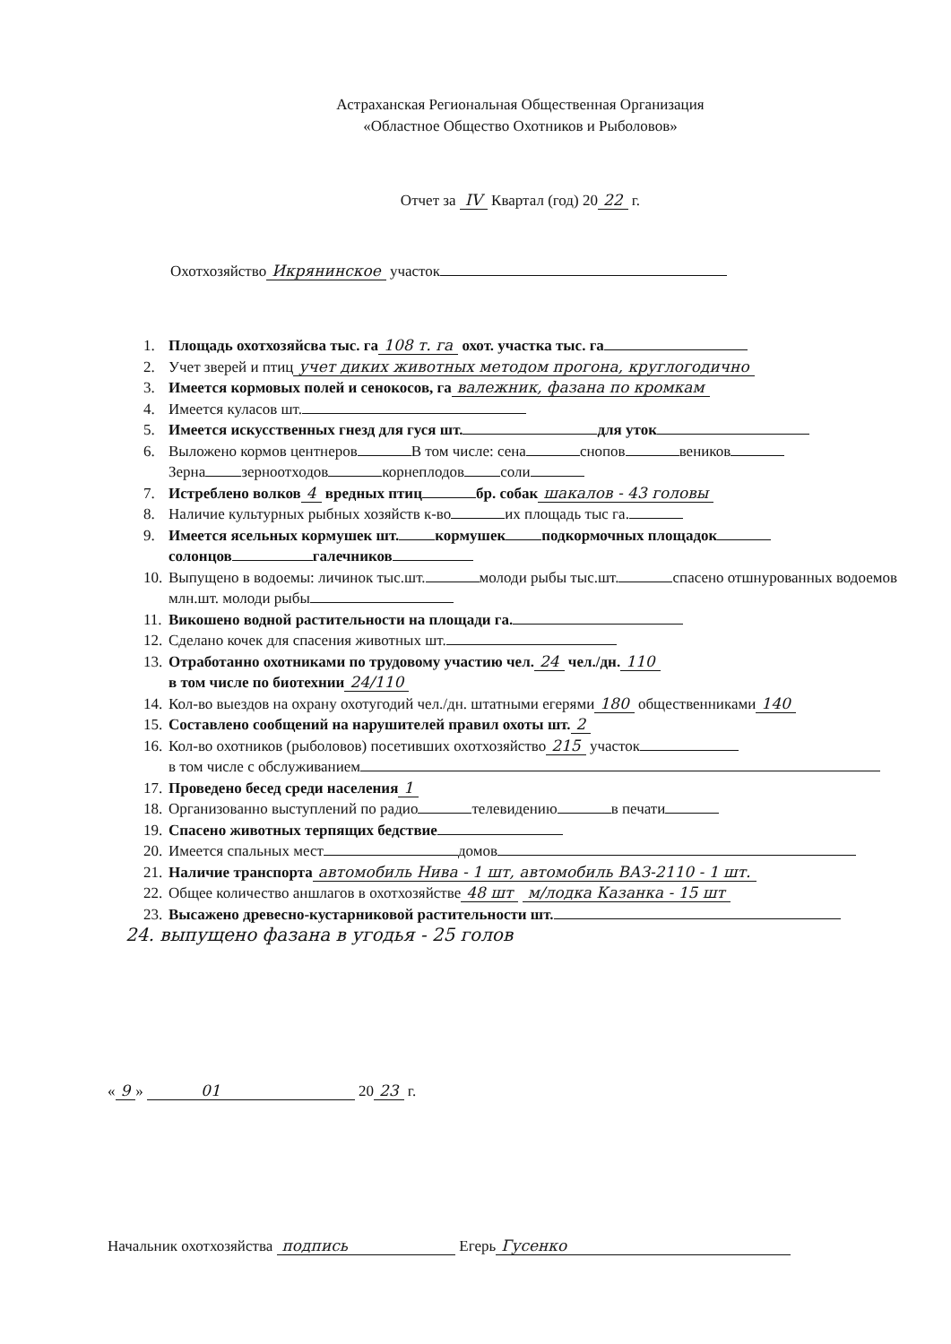Астраханская Региональная Общественная Организация
«Областное Общество Охотников и Рыболовов»
Отчет за IV Квартал (год) 20 22 г.
Охотхозяйство Икрянинское участок
1. Площадь охотхозяйсва тыс. га 108 т. га охот. участка тыс. га
2. Учет зверей и птиц учет диких животных методом прогона, круглогодично
3. Имеется кормовых полей и сенокосов, га валежник, фазана по кромкам
4. Имеется куласов шт.
5. Имеется искусственных гнезд для гуся шт. для уток
6. Выложено кормов центнеров В том числе: сена снопов веников
Зерна зерноотходов корнеплодов соли
7. Истреблено волков 4 вредных птиц бр. собак шакалов - 43 головы
8. Наличие культурных рыбных хозяйств к-во их площадь тыс га.
9. Имеется ясельных кормушек шт. кормушек подкормочных площадок
солонцов галечников
10.
Выпущено в водоемы: личинок тыс.шт. молоди рыбы тыс.шт. спасено отшнурованных водоемов млн.шт. молоди рыбы
11.
Викошено водной растительности на площади га.
12.
Сделано кочек для спасения животных шт.
13.
Отработанно охотниками по трудовому участию чел. 24 чел./дн. 110
в том числе по биотехнии 24/110
14.
Кол-во выездов на охрану охотугодий чел./дн. штатными егерями 180 общественниками 140
15.
Составлено сообщений на нарушителей правил охоты шт. 2
16.
Кол-во охотников (рыболовов) посетивших охотхозяйство 215 участок
в том числе с обслуживанием
17.
Проведено бесед среди населения 1
18.
Организованно выступлений по радио телевидению в печати
19.
Спасено животных терпящих бедствие
20.
Имеется спальных мест домов
21.
Наличие транспорта автомобиль Нива - 1 шт, автомобиль ВАЗ-2110 - 1 шт.
22.
Общее количество аншлагов в охотхозяйстве 48 шт м/лодка Казанка - 15 шт
23.
Высажено древесно-кустарниковой растительности шт.
24. выпущено фазана в угодья - 25 голов
« 9 » 01 20 23 г.
Начальник охотхозяйства подпись Егерь Гусенко